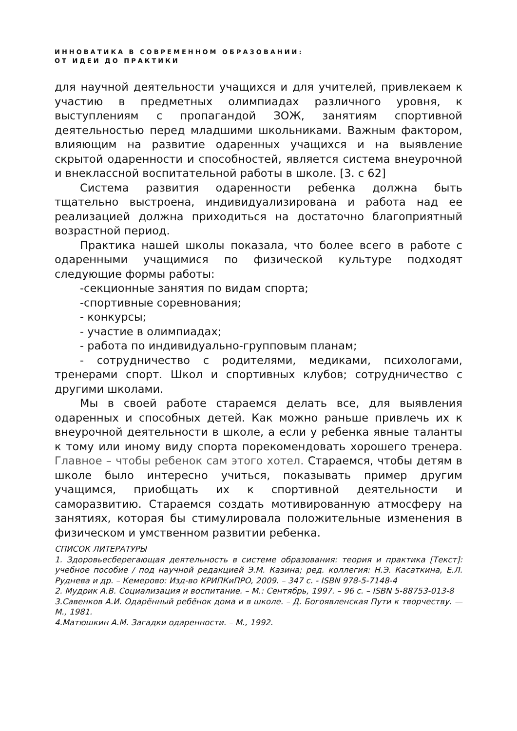ИННОВАТИКА В СОВРЕМЕННОМ ОБРАЗОВАНИИ:
ОТ ИДЕИ ДО ПРАКТИКИ
для научной деятельности учащихся и для учителей, привлекаем к участию в предметных олимпиадах различного уровня, к выступлениям с пропагандой ЗОЖ, занятиям спортивной деятельностью перед младшими школьниками. Важным фактором, влияющим на развитие одаренных учащихся и на выявление скрытой одаренности и способностей, является система внеурочной и внеклассной воспитательной работы в школе. [3. с 62]
Система развития одаренности ребенка должна быть тщательно выстроена, индивидуализирована и работа над ее реализацией должна приходиться на достаточно благоприятный возрастной период.
Практика нашей школы показала, что более всего в работе с одаренными учащимися по физической культуре подходят следующие формы работы:
-секционные занятия по видам спорта;
-спортивные соревнования;
- конкурсы;
- участие в олимпиадах;
- работа по индивидуально-групповым планам;
- сотрудничество с родителями, медиками, психологами, тренерами спорт. Школ и спортивных клубов; сотрудничество с другими школами.
Мы в своей работе стараемся делать все, для выявления одаренных и способных детей. Как можно раньше привлечь их к внеурочной деятельности в школе, а если у ребенка явные таланты к тому или иному виду спорта порекомендовать хорошего тренера. Главное – чтобы ребенок сам этого хотел. Стараемся, чтобы детям в школе было интересно учиться, показывать пример другим учащимся, приобщать их к спортивной деятельности и саморазвитию. Стараемся создать мотивированную атмосферу на занятиях, которая бы стимулировала положительные изменения в физическом и умственном развитии ребенка.
СПИСОК ЛИТЕРАТУРЫ
1. Здоровьесберегающая деятельность в системе образования: теория и практика [Текст]: учебное пособие / под научной редакцией Э.М. Казина; ред. коллегия: Н.Э. Касаткина, Е.Л. Руднева и др. – Кемерово: Изд-во КРИПКиПРО, 2009. – 347 с. - ISBN 978-5-7148-4
2. Мудрик А.В. Социализация и воспитание. – М.: Сентябрь, 1997. – 96 с. – ISBN 5-88753-013-8
3.Савенков А.И. Одарённый ребёнок дома и в школе. – Д. Богоявленская Пути к творчеству. — М., 1981.
4.Матюшкин А.М. Загадки одаренности. – М., 1992.